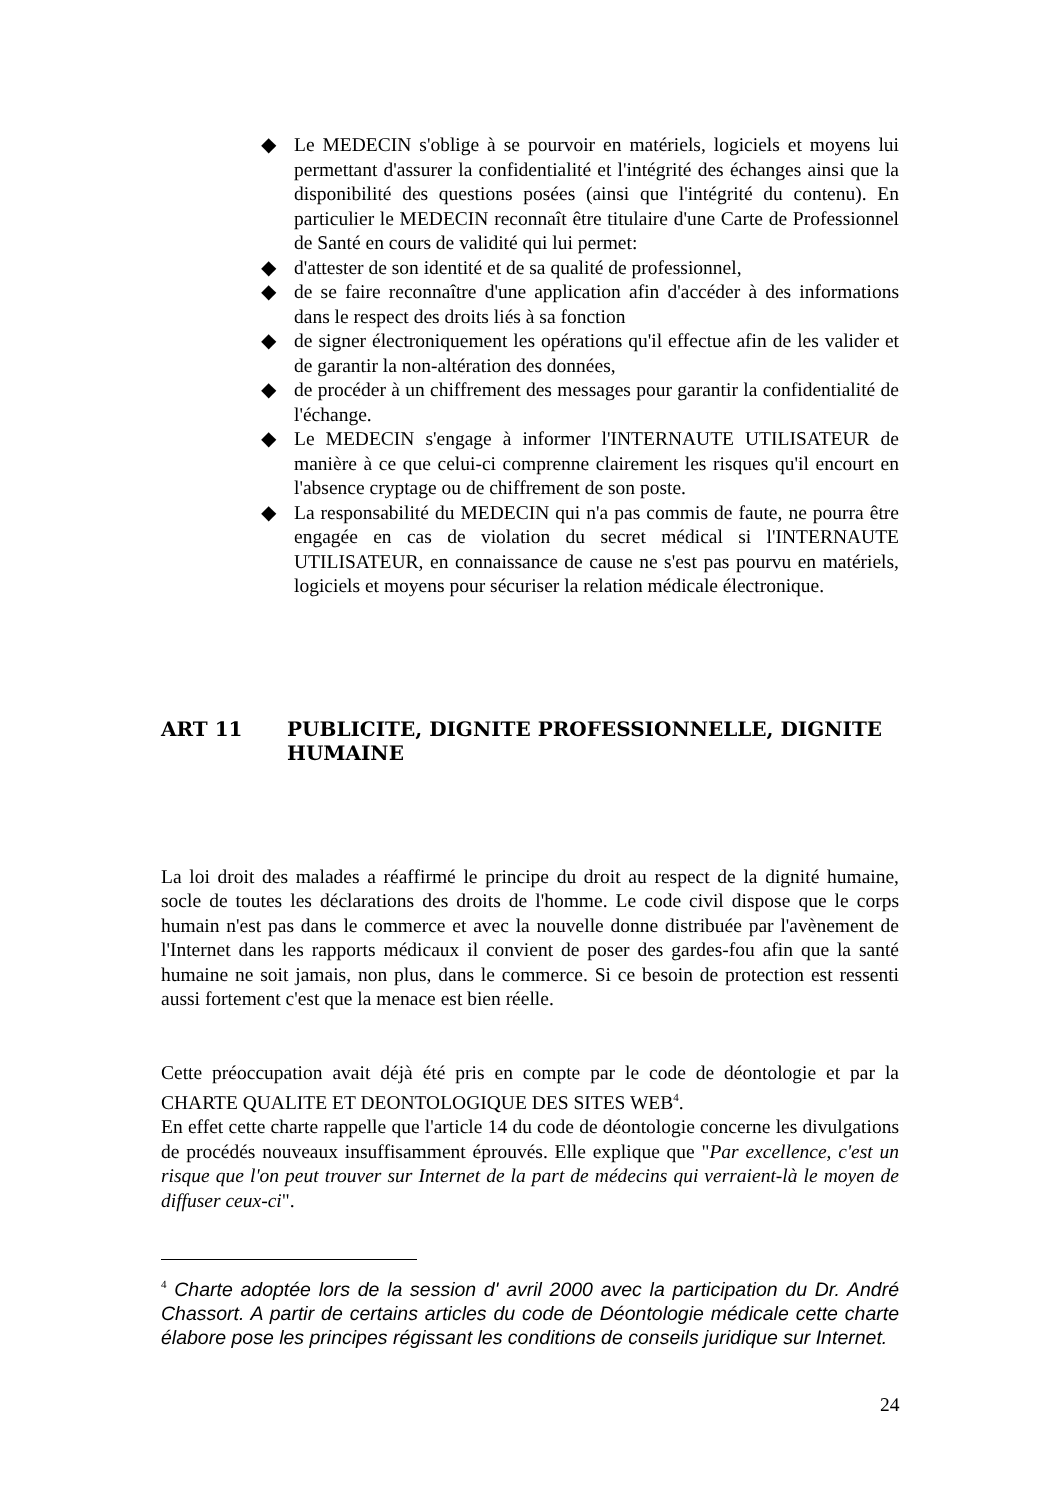◆ Le MEDECIN s'oblige à se pourvoir en matériels, logiciels et moyens lui permettant d'assurer la confidentialité et l'intégrité des échanges ainsi que la disponibilité des questions posées (ainsi que l'intégrité du contenu). En particulier le MEDECIN reconnaît être titulaire d'une Carte de Professionnel de Santé en cours de validité qui lui permet:
◆ d'attester de son identité et de sa qualité de professionnel,
◆ de se faire reconnaître d'une application afin d'accéder à des informations dans le respect des droits liés à sa fonction
◆ de signer électroniquement les opérations qu'il effectue afin de les valider et de garantir la non-altération des données,
◆ de procéder à un chiffrement des messages pour garantir la confidentialité de l'échange.
◆ Le MEDECIN s'engage à informer l'INTERNAUTE UTILISATEUR de manière à ce que celui-ci comprenne clairement les risques qu'il encourt en l'absence cryptage ou de chiffrement de son poste.
◆ La responsabilité du MEDECIN qui n'a pas commis de faute, ne pourra être engagée en cas de violation du secret médical si l'INTERNAUTE UTILISATEUR, en connaissance de cause ne s'est pas pourvu en matériels, logiciels et moyens pour sécuriser la relation médicale électronique.
ART 11 PUBLICITE, DIGNITE PROFESSIONNELLE, DIGNITE HUMAINE
La loi droit des malades a réaffirmé le principe du droit au respect de la dignité humaine, socle de toutes les déclarations des droits de l'homme. Le code civil dispose que le corps humain n'est pas dans le commerce et avec la nouvelle donne distribuée par l'avènement de l'Internet dans les rapports médicaux il convient de poser des gardes-fou afin que la santé humaine ne soit jamais, non plus, dans le commerce. Si ce besoin de protection est ressenti aussi fortement c'est que la menace est bien réelle.
Cette préoccupation avait déjà été pris en compte par le code de déontologie et par la CHARTE QUALITE ET DEONTOLOGIQUE DES SITES WEB<sup>4</sup>.
En effet cette charte rappelle que l'article 14 du code de déontologie concerne les divulgations de procédés nouveaux insuffisamment éprouvés. Elle explique que "Par excellence, c'est un risque que l'on peut trouver sur Internet de la part de médecins qui verraient-là le moyen de diffuser ceux-ci".
<sup>4</sup> Charte adoptée lors de la session d' avril 2000 avec la participation du Dr. André Chassort. A partir de certains articles du code de Déontologie médicale cette charte élabore pose les principes régissant les conditions de conseils juridique sur Internet.
24